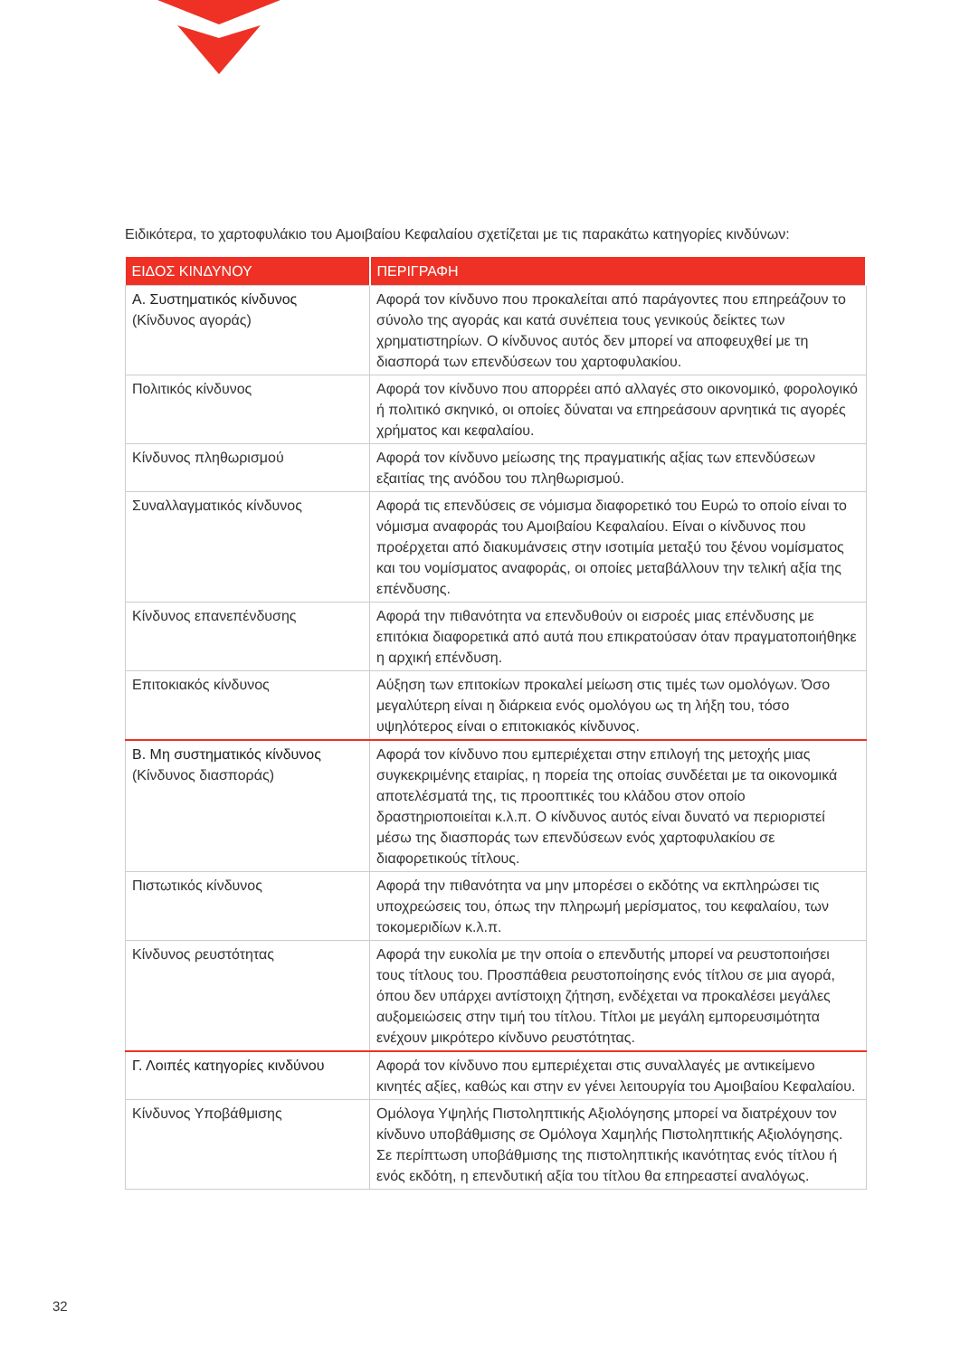Ειδικότερα, το χαρτοφυλάκιο του Αμοιβαίου Κεφαλαίου σχετίζεται με τις παρακάτω κατηγορίες κινδύνων:
| ΕΙΔΟΣ ΚΙΝΔΥΝΟΥ | ΠΕΡΙΓΡΑΦΗ |
| --- | --- |
| Α. Συστηματικός κίνδυνος (Κίνδυνος αγοράς) | Αφορά τον κίνδυνο που προκαλείται από παράγοντες που επηρεάζουν το σύνολο της αγοράς και κατά συνέπεια τους γενικούς δείκτες των χρηματιστηρίων. Ο κίνδυνος αυτός δεν μπορεί να αποφευχθεί με τη διασπορά των επενδύσεων του χαρτοφυλακίου. |
| Πολιτικός κίνδυνος | Αφορά τον κίνδυνο που απορρέει από αλλαγές στο οικονομικό, φορολογικό ή πολιτικό σκηνικό, οι οποίες δύναται να επηρεάσουν αρνητικά τις αγορές χρήματος και κεφαλαίου. |
| Κίνδυνος πληθωρισμού | Αφορά τον κίνδυνο μείωσης της πραγματικής αξίας των επενδύσεων εξαιτίας της ανόδου του πληθωρισμού. |
| Συναλλαγματικός κίνδυνος | Αφορά τις επενδύσεις σε νόμισμα διαφορετικό του Ευρώ το οποίο είναι το νόμισμα αναφοράς του Αμοιβαίου Κεφαλαίου. Είναι ο κίνδυνος που προέρχεται από διακυμάνσεις στην ισοτιμία μεταξύ του ξένου νομίσματος και του νομίσματος αναφοράς, οι οποίες μεταβάλλουν την τελική αξία της επένδυσης. |
| Κίνδυνος επανεπένδυσης | Αφορά την πιθανότητα να επενδυθούν οι εισροές μιας επένδυσης με επιτόκια διαφορετικά από αυτά που επικρατούσαν όταν πραγματοποιήθηκε η αρχική επένδυση. |
| Επιτοκιακός κίνδυνος | Αύξηση των επιτοκίων προκαλεί μείωση στις τιμές των ομολόγων. Όσο μεγαλύτερη είναι η διάρκεια ενός ομολόγου ως τη λήξη του, τόσο υψηλότερος είναι ο επιτοκιακός κίνδυνος. |
| Β. Μη συστηματικός κίνδυνος (Κίνδυνος διασποράς) | Αφορά τον κίνδυνο που εμπεριέχεται στην επιλογή της μετοχής μιας συγκεκριμένης εταιρίας, η πορεία της οποίας συνδέεται με τα οικονομικά αποτελέσματά της, τις προοπτικές του κλάδου στον οποίο δραστηριοποιείται κ.λ.π. Ο κίνδυνος αυτός είναι δυνατό να περιοριστεί μέσω της διασποράς των επενδύσεων ενός χαρτοφυλακίου σε διαφορετικούς τίτλους. |
| Πιστωτικός κίνδυνος | Αφορά την πιθανότητα να μην μπορέσει ο εκδότης να εκπληρώσει τις υποχρεώσεις του, όπως την πληρωμή μερίσματος, του κεφαλαίου, των τοκομεριδίων κ.λ.π. |
| Κίνδυνος ρευστότητας | Αφορά την ευκολία με την οποία ο επενδυτής μπορεί να ρευστοποιήσει τους τίτλους του. Προσπάθεια ρευστοποίησης ενός τίτλου σε μια αγορά, όπου δεν υπάρχει αντίστοιχη ζήτηση, ενδέχεται να προκαλέσει μεγάλες αυξομειώσεις στην τιμή του τίτλου. Τίτλοι με μεγάλη εμπορευσιμότητα ενέχουν μικρότερο κίνδυνο ρευστότητας. |
| Γ. Λοιπές κατηγορίες κινδύνου | Αφορά τον κίνδυνο που εμπεριέχεται στις συναλλαγές με αντικείμενο κινητές αξίες, καθώς και στην εν γένει λειτουργία του Αμοιβαίου Κεφαλαίου. |
| Κίνδυνος Υποβάθμισης | Ομόλογα Υψηλής Πιστοληπτικής Αξιολόγησης μπορεί να διατρέχουν τον κίνδυνο υποβάθμισης σε Ομόλογα Χαμηλής Πιστοληπτικής Αξιολόγησης. Σε περίπτωση υποβάθμισης της πιστοληπτικής ικανότητας ενός τίτλου ή ενός εκδότη, η επενδυτική αξία του τίτλου θα επηρεαστεί αναλόγως. |
32